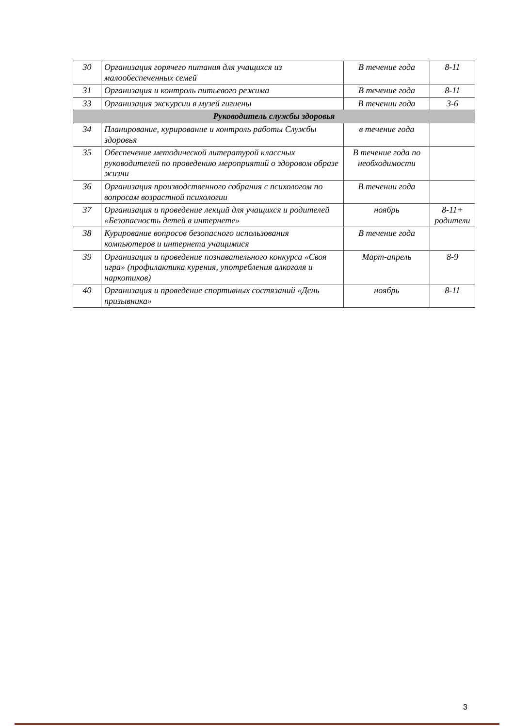| 30 | Организация горячего питания для учащихся из малообеспеченных семей | В течение года | 8-11 |
| 31 | Организация и контроль питьевого режима | В течение года | 8-11 |
| 33 | Организация экскурсии в музей гигиены | В течении года | 3-6 |
| Руководитель службы здоровья | | | |
| 34 | Планирование, курирование и контроль работы Службы здоровья | в течение года | |
| 35 | Обеспечение методической литературой классных руководителей по проведению мероприятий о здоровом образе жизни | В течение года по необходимости | |
| 36 | Организация производственного собрания с психологом по вопросам возрастной психологии | В течении года | |
| 37 | Организация и проведение лекций для учащихся и родителей «Безопасность детей в интернете» | ноябрь | 8-11+ родители |
| 38 | Курирование вопросов безопасного использования компьютеров и интернета учащимися | В течение года | |
| 39 | Организация и проведение познавательного конкурса «Своя игра» (профилактика курения, употребления алкоголя и наркотиков) | Март-апрель | 8-9 |
| 40 | Организация и проведение спортивных состязаний «День призывника» | ноябрь | 8-11 |
3